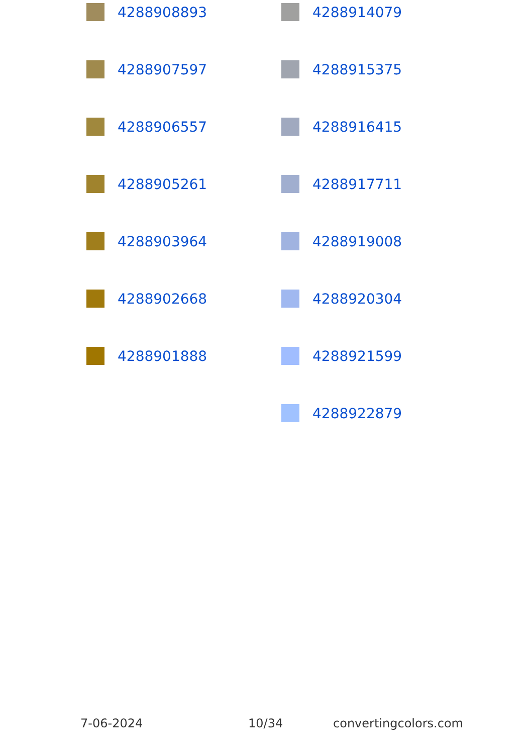4288908893
4288907597
4288906557
4288905261
4288903964
4288902668
4288901888
4288914079
4288915375
4288916415
4288917711
4288919008
4288920304
4288921599
4288922879
7-06-2024 10/34 convertingcolors.com